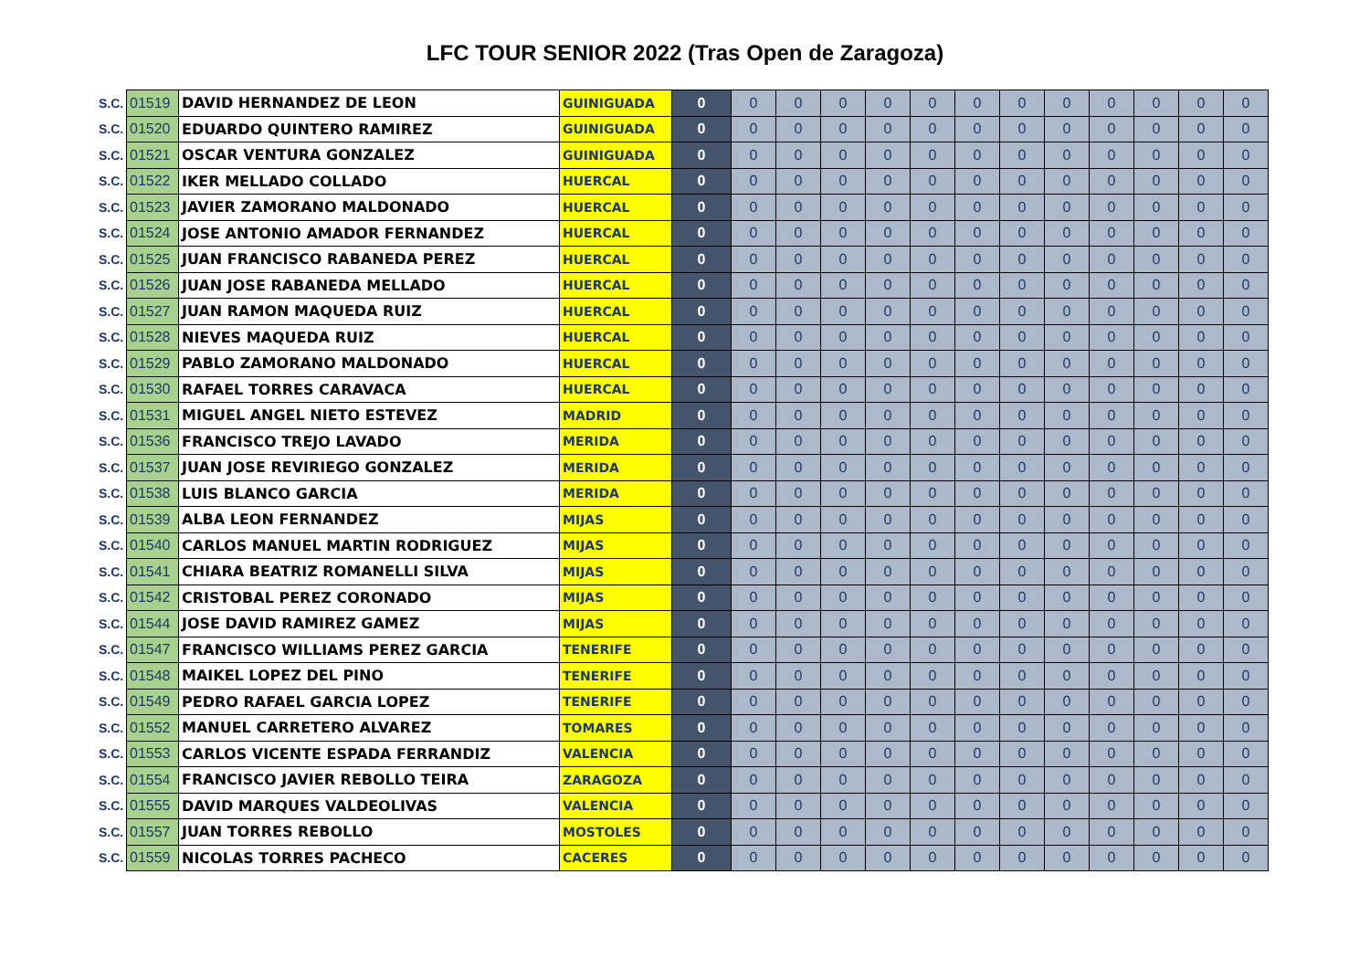LFC TOUR SENIOR 2022 (Tras Open de Zaragoza)
| S.C. | 01519 | DAVID HERNANDEZ DE LEON | GUINIGUADA | 0 | 0 | 0 | 0 | 0 | 0 | 0 | 0 | 0 | 0 | 0 | 0 | 0 |
| S.C. | 01520 | EDUARDO QUINTERO RAMIREZ | GUINIGUADA | 0 | 0 | 0 | 0 | 0 | 0 | 0 | 0 | 0 | 0 | 0 | 0 | 0 |
| S.C. | 01521 | OSCAR VENTURA GONZALEZ | GUINIGUADA | 0 | 0 | 0 | 0 | 0 | 0 | 0 | 0 | 0 | 0 | 0 | 0 | 0 |
| S.C. | 01522 | IKER MELLADO COLLADO | HUERCAL | 0 | 0 | 0 | 0 | 0 | 0 | 0 | 0 | 0 | 0 | 0 | 0 | 0 |
| S.C. | 01523 | JAVIER ZAMORANO MALDONADO | HUERCAL | 0 | 0 | 0 | 0 | 0 | 0 | 0 | 0 | 0 | 0 | 0 | 0 | 0 |
| S.C. | 01524 | JOSE ANTONIO AMADOR FERNANDEZ | HUERCAL | 0 | 0 | 0 | 0 | 0 | 0 | 0 | 0 | 0 | 0 | 0 | 0 | 0 |
| S.C. | 01525 | JUAN FRANCISCO RABANEDA PEREZ | HUERCAL | 0 | 0 | 0 | 0 | 0 | 0 | 0 | 0 | 0 | 0 | 0 | 0 | 0 |
| S.C. | 01526 | JUAN JOSE RABANEDA MELLADO | HUERCAL | 0 | 0 | 0 | 0 | 0 | 0 | 0 | 0 | 0 | 0 | 0 | 0 | 0 |
| S.C. | 01527 | JUAN RAMON MAQUEDA RUIZ | HUERCAL | 0 | 0 | 0 | 0 | 0 | 0 | 0 | 0 | 0 | 0 | 0 | 0 | 0 |
| S.C. | 01528 | NIEVES MAQUEDA RUIZ | HUERCAL | 0 | 0 | 0 | 0 | 0 | 0 | 0 | 0 | 0 | 0 | 0 | 0 | 0 |
| S.C. | 01529 | PABLO ZAMORANO MALDONADO | HUERCAL | 0 | 0 | 0 | 0 | 0 | 0 | 0 | 0 | 0 | 0 | 0 | 0 | 0 |
| S.C. | 01530 | RAFAEL TORRES CARAVACA | HUERCAL | 0 | 0 | 0 | 0 | 0 | 0 | 0 | 0 | 0 | 0 | 0 | 0 | 0 |
| S.C. | 01531 | MIGUEL ANGEL NIETO ESTEVEZ | MADRID | 0 | 0 | 0 | 0 | 0 | 0 | 0 | 0 | 0 | 0 | 0 | 0 | 0 |
| S.C. | 01536 | FRANCISCO TREJO LAVADO | MERIDA | 0 | 0 | 0 | 0 | 0 | 0 | 0 | 0 | 0 | 0 | 0 | 0 | 0 |
| S.C. | 01537 | JUAN JOSE REVIRIEGO GONZALEZ | MERIDA | 0 | 0 | 0 | 0 | 0 | 0 | 0 | 0 | 0 | 0 | 0 | 0 | 0 |
| S.C. | 01538 | LUIS BLANCO GARCIA | MERIDA | 0 | 0 | 0 | 0 | 0 | 0 | 0 | 0 | 0 | 0 | 0 | 0 | 0 |
| S.C. | 01539 | ALBA LEON FERNANDEZ | MIJAS | 0 | 0 | 0 | 0 | 0 | 0 | 0 | 0 | 0 | 0 | 0 | 0 | 0 |
| S.C. | 01540 | CARLOS MANUEL MARTIN RODRIGUEZ | MIJAS | 0 | 0 | 0 | 0 | 0 | 0 | 0 | 0 | 0 | 0 | 0 | 0 | 0 |
| S.C. | 01541 | CHIARA BEATRIZ ROMANELLI SILVA | MIJAS | 0 | 0 | 0 | 0 | 0 | 0 | 0 | 0 | 0 | 0 | 0 | 0 | 0 |
| S.C. | 01542 | CRISTOBAL PEREZ CORONADO | MIJAS | 0 | 0 | 0 | 0 | 0 | 0 | 0 | 0 | 0 | 0 | 0 | 0 | 0 |
| S.C. | 01544 | JOSE DAVID RAMIREZ GAMEZ | MIJAS | 0 | 0 | 0 | 0 | 0 | 0 | 0 | 0 | 0 | 0 | 0 | 0 | 0 |
| S.C. | 01547 | FRANCISCO WILLIAMS PEREZ GARCIA | TENERIFE | 0 | 0 | 0 | 0 | 0 | 0 | 0 | 0 | 0 | 0 | 0 | 0 | 0 |
| S.C. | 01548 | MAIKEL LOPEZ DEL PINO | TENERIFE | 0 | 0 | 0 | 0 | 0 | 0 | 0 | 0 | 0 | 0 | 0 | 0 | 0 |
| S.C. | 01549 | PEDRO RAFAEL GARCIA LOPEZ | TENERIFE | 0 | 0 | 0 | 0 | 0 | 0 | 0 | 0 | 0 | 0 | 0 | 0 | 0 |
| S.C. | 01552 | MANUEL CARRETERO ALVAREZ | TOMARES | 0 | 0 | 0 | 0 | 0 | 0 | 0 | 0 | 0 | 0 | 0 | 0 | 0 |
| S.C. | 01553 | CARLOS VICENTE ESPADA FERRANDIZ | VALENCIA | 0 | 0 | 0 | 0 | 0 | 0 | 0 | 0 | 0 | 0 | 0 | 0 | 0 |
| S.C. | 01554 | FRANCISCO JAVIER REBOLLO TEIRA | ZARAGOZA | 0 | 0 | 0 | 0 | 0 | 0 | 0 | 0 | 0 | 0 | 0 | 0 | 0 |
| S.C. | 01555 | DAVID MARQUES VALDEOLIVAS | VALENCIA | 0 | 0 | 0 | 0 | 0 | 0 | 0 | 0 | 0 | 0 | 0 | 0 | 0 |
| S.C. | 01557 | JUAN TORRES REBOLLO | MOSTOLES | 0 | 0 | 0 | 0 | 0 | 0 | 0 | 0 | 0 | 0 | 0 | 0 | 0 |
| S.C. | 01559 | NICOLAS TORRES PACHECO | CACERES | 0 | 0 | 0 | 0 | 0 | 0 | 0 | 0 | 0 | 0 | 0 | 0 | 0 |